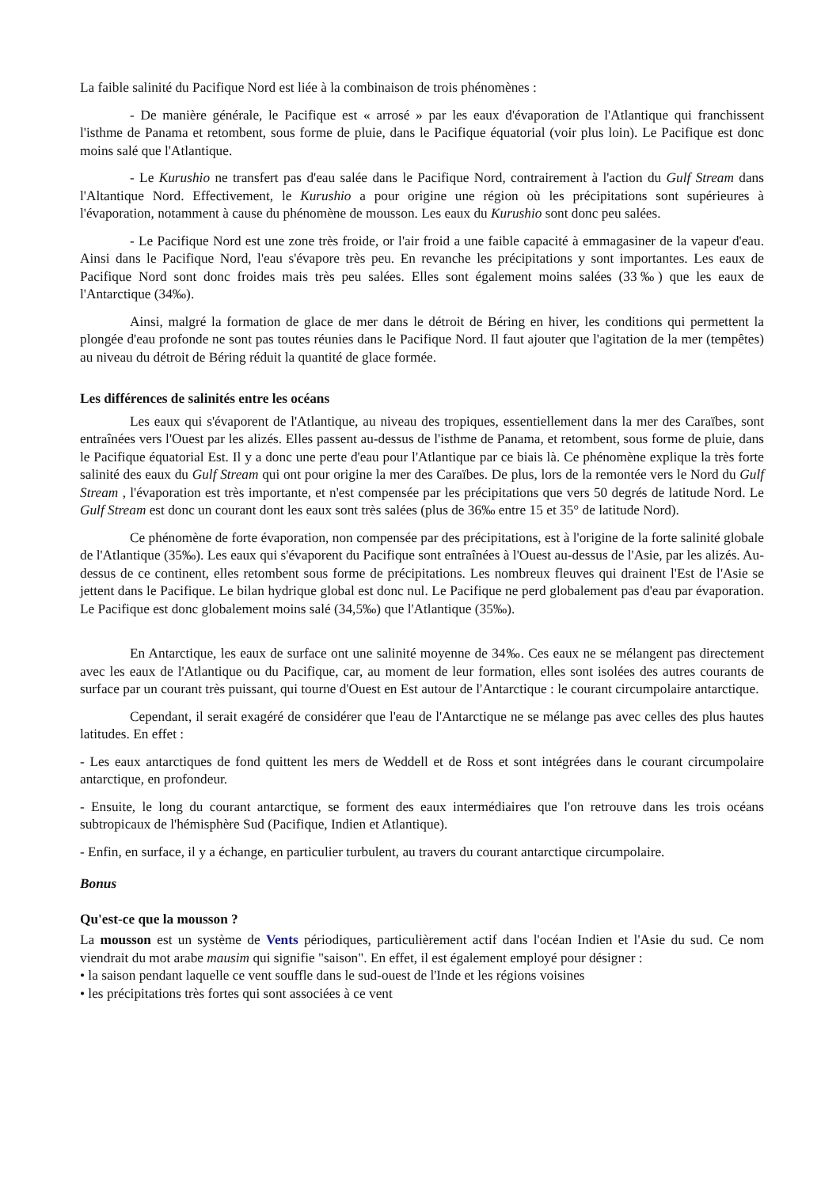La faible salinité du Pacifique Nord est liée à la combinaison de trois phénomènes :
- De manière générale, le Pacifique est « arrosé » par les eaux d'évaporation de l'Atlantique qui franchissent l'isthme de Panama et retombent, sous forme de pluie, dans le Pacifique équatorial (voir plus loin). Le Pacifique est donc moins salé que l'Atlantique.
- Le Kurushio ne transfert pas d'eau salée dans le Pacifique Nord, contrairement à l'action du Gulf Stream dans l'Altantique Nord. Effectivement, le Kurushio a pour origine une région où les précipitations sont supérieures à l'évaporation, notamment à cause du phénomène de mousson. Les eaux du Kurushio sont donc peu salées.
- Le Pacifique Nord est une zone très froide, or l'air froid a une faible capacité à emmagasiner de la vapeur d'eau. Ainsi dans le Pacifique Nord, l'eau s'évapore très peu. En revanche les précipitations y sont importantes. Les eaux de Pacifique Nord sont donc froides mais très peu salées. Elles sont également moins salées (33‰) que les eaux de l'Antarctique (34‰).
Ainsi, malgré la formation de glace de mer dans le détroit de Béring en hiver, les conditions qui permettent la plongée d'eau profonde ne sont pas toutes réunies dans le Pacifique Nord. Il faut ajouter que l'agitation de la mer (tempêtes) au niveau du détroit de Béring réduit la quantité de glace formée.
Les différences de salinités entre les océans
Les eaux qui s'évaporent de l'Atlantique, au niveau des tropiques, essentiellement dans la mer des Caraïbes, sont entraînées vers l'Ouest par les alizés. Elles passent au-dessus de l'isthme de Panama, et retombent, sous forme de pluie, dans le Pacifique équatorial Est. Il y a donc une perte d'eau pour l'Atlantique par ce biais là. Ce phénomène explique la très forte salinité des eaux du Gulf Stream qui ont pour origine la mer des Caraïbes. De plus, lors de la remontée vers le Nord du Gulf Stream , l'évaporation est très importante, et n'est compensée par les précipitations que vers 50 degrés de latitude Nord. Le Gulf Stream est donc un courant dont les eaux sont très salées (plus de 36‰ entre 15 et 35° de latitude Nord).
Ce phénomène de forte évaporation, non compensée par des précipitations, est à l'origine de la forte salinité globale de l'Atlantique (35‰). Les eaux qui s'évaporent du Pacifique sont entraînées à l'Ouest au-dessus de l'Asie, par les alizés. Au-dessus de ce continent, elles retombent sous forme de précipitations. Les nombreux fleuves qui drainent l'Est de l'Asie se jettent dans le Pacifique. Le bilan hydrique global est donc nul. Le Pacifique ne perd globalement pas d'eau par évaporation. Le Pacifique est donc globalement moins salé (34,5‰) que l'Atlantique (35‰).
En Antarctique, les eaux de surface ont une salinité moyenne de 34‰. Ces eaux ne se mélangent pas directement avec les eaux de l'Atlantique ou du Pacifique, car, au moment de leur formation, elles sont isolées des autres courants de surface par un courant très puissant, qui tourne d'Ouest en Est autour de l'Antarctique : le courant circumpolaire antarctique.
Cependant, il serait exagéré de considérer que l'eau de l'Antarctique ne se mélange pas avec celles des plus hautes latitudes. En effet :
- Les eaux antarctiques de fond quittent les mers de Weddell et de Ross et sont intégrées dans le courant circumpolaire antarctique, en profondeur.
- Ensuite, le long du courant antarctique, se forment des eaux intermédiaires que l'on retrouve dans les trois océans subtropicaux de l'hémisphère Sud (Pacifique, Indien et Atlantique).
- Enfin, en surface, il y a échange, en particulier turbulent, au travers du courant antarctique circumpolaire.
Bonus
Qu'est-ce que la mousson ?
La mousson est un système de Vents périodiques, particulièrement actif dans l'océan Indien et l'Asie du sud. Ce nom viendrait du mot arabe mausim qui signifie "saison". En effet, il est également employé pour désigner :
• la saison pendant laquelle ce vent souffle dans le sud-ouest de l'Inde et les régions voisines
• les précipitations très fortes qui sont associées à ce vent